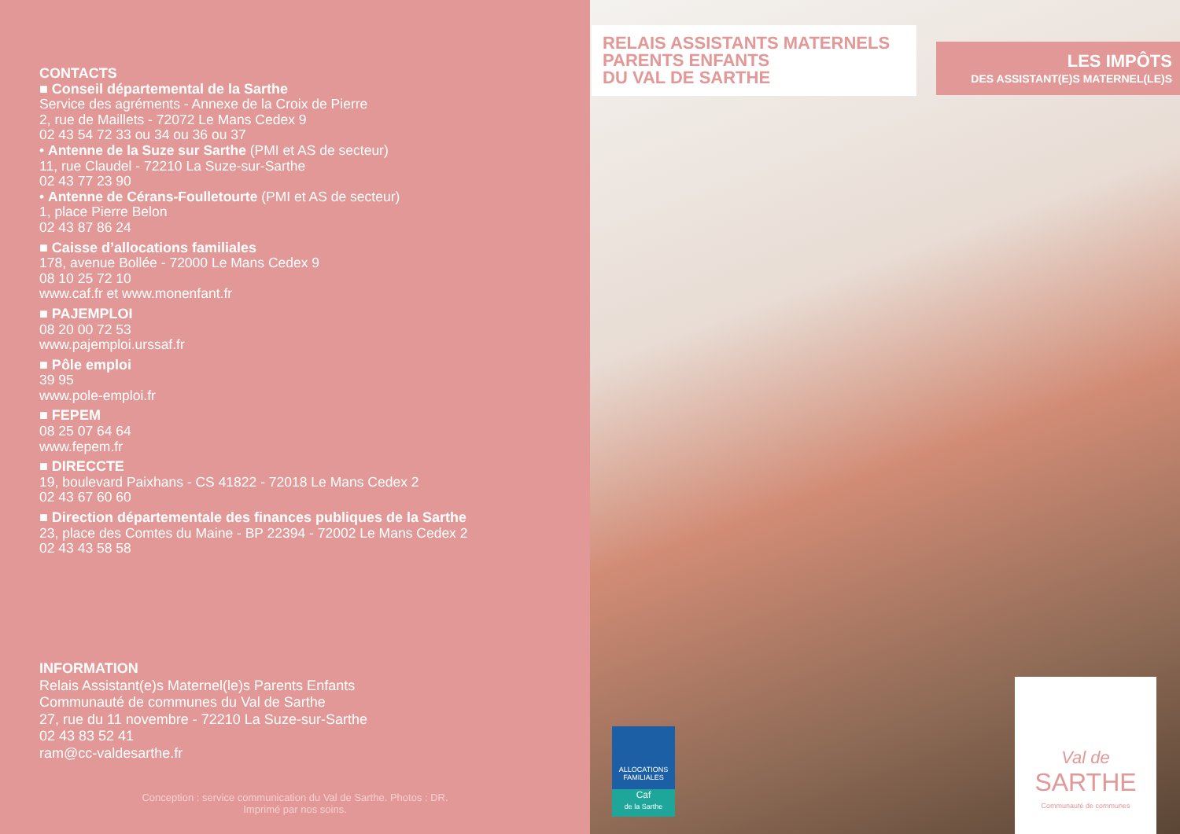CONTACTS
■ Conseil départemental de la Sarthe
Service des agréments - Annexe de la Croix de Pierre
2, rue de Maillets - 72072 Le Mans Cedex 9
02 43 54 72 33 ou 34 ou 36 ou 37
• Antenne de la Suze sur Sarthe (PMI et AS de secteur)
11, rue Claudel - 72210 La Suze-sur-Sarthe
02 43 77 23 90
• Antenne de Cérans-Foulletourte (PMI et AS de secteur)
1, place Pierre Belon
02 43 87 86 24
■ Caisse d’allocations familiales
178, avenue Bollée - 72000 Le Mans Cedex 9
08 10 25 72 10
www.caf.fr et www.monenfant.fr
■ PAJEMPLOI
08 20 00 72 53
www.pajemploi.urssaf.fr
■ Pôle emploi
39 95
www.pole-emploi.fr
■ FEPEM
08 25 07 64 64
www.fepem.fr
■ DIRECCTE
19, boulevard Paixhans - CS 41822 - 72018 Le Mans Cedex 2
02 43 67 60 60
■ Direction départementale des finances publiques de la Sarthe
23, place des Comtes du Maine - BP 22394 - 72002 Le Mans Cedex 2
02 43 43 58 58
INFORMATION
Relais Assistant(e)s Maternel(le)s Parents Enfants
Communauté de communes du Val de Sarthe
27, rue du 11 novembre - 72210 La Suze-sur-Sarthe
02 43 83 52 41
ram@cc-valdesarthe.fr
Conception : service communication du Val de Sarthe. Photos : DR.
Imprimé par nos soins.
RELAIS ASSISTANTS MATERNELS
PARENTS ENFANTS
DU VAL DE SARTHE
LES IMPÔTS
DES ASSISTANT(E)S MATERNEL(LE)S
ALLOCATIONS
FAMILIALES
Caf
de la Sarthe
Val de
SARTHE
Communauté de communes